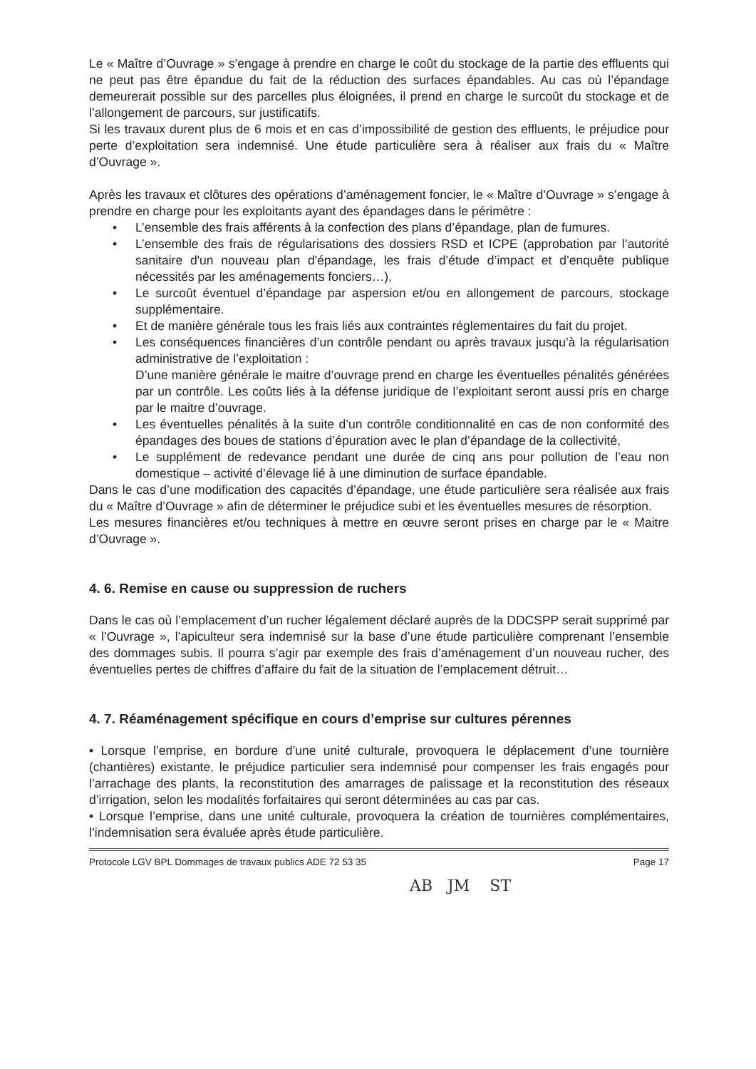Le « Maître d’Ouvrage » s’engage à prendre en charge le coût du stockage de la partie des effluents qui ne peut pas être épandue du fait de la réduction des surfaces épandables. Au cas où l’épandage demeurerait possible sur des parcelles plus éloignées, il prend en charge le surcoût du stockage et de l’allongement de parcours, sur justificatifs.
Si les travaux durent plus de 6 mois et en cas d’impossibilité de gestion des effluents, le préjudice pour perte d’exploitation sera indemnisé. Une étude particulière sera à réaliser aux frais du « Maître d’Ouvrage ».
Après les travaux et clôtures des opérations d’aménagement foncier, le « Maître d’Ouvrage » s’engage à prendre en charge pour les exploitants ayant des épandages dans le périmètre :
• L’ensemble des frais afférents à la confection des plans d’épandage, plan de fumures.
• L’ensemble des frais de régularisations des dossiers RSD et ICPE (approbation par l’autorité sanitaire d'un nouveau plan d'épandage, les frais d’étude d’impact et d’enquête publique nécessités par les aménagements fonciers…),
• Le surcoût éventuel d’épandage par aspersion et/ou en allongement de parcours, stockage supplémentaire.
• Et de manière générale tous les frais liés aux contraintes réglementaires du fait du projet.
• Les conséquences financières d’un contrôle pendant ou après travaux jusqu’à la régularisation administrative de l’exploitation :
D’une manière générale le maitre d’ouvrage prend en charge les éventuelles pénalités générées par un contrôle. Les coûts liés à la défense juridique de l’exploitant seront aussi pris en charge par le maitre d’ouvrage.
• Les éventuelles pénalités à la suite d’un contrôle conditionnalité en cas de non conformité des épandages des boues de stations d’épuration avec le plan d’épandage de la collectivité,
• Le supplément de redevance pendant une durée de cinq ans pour pollution de l’eau non domestique – activité d’élevage lié à une diminution de surface épandable.
Dans le cas d’une modification des capacités d’épandage, une étude particulière sera réalisée aux frais du « Maître d’Ouvrage » afin de déterminer le préjudice subi et les éventuelles mesures de résorption.
Les mesures financières et/ou techniques à mettre en œuvre seront prises en charge par le « Maitre d’Ouvrage ».
4. 6. Remise en cause ou suppression de ruchers
Dans le cas où l’emplacement d’un rucher légalement déclaré auprès de la DDCSPP serait supprimé par « l’Ouvrage », l’apiculteur sera indemnisé sur la base d’une étude particulière comprenant l’ensemble des dommages subis. Il pourra s’agir par exemple des frais d’aménagement d’un nouveau rucher, des éventuelles pertes de chiffres d’affaire du fait de la situation de l’emplacement détruit…
4. 7. Réaménagement spécifique en cours d’emprise sur cultures pérennes
• Lorsque l’emprise, en bordure d’une unité culturale, provoquera le déplacement d’une tournière (chantières) existante, le préjudice particulier sera indemnisé pour compenser les frais engagés pour l’arrachage des plants, la reconstitution des amarrages de palissage et la reconstitution des réseaux d’irrigation, selon les modalités forfaitaires qui seront déterminées au cas par cas.
• Lorsque l’emprise, dans une unité culturale, provoquera la création de tournières complémentaires, l’indemnisation sera évaluée après étude particulière.
Protocole LGV BPL Dommages de travaux publics ADE 72 53 35 Page 17
AB JM ST